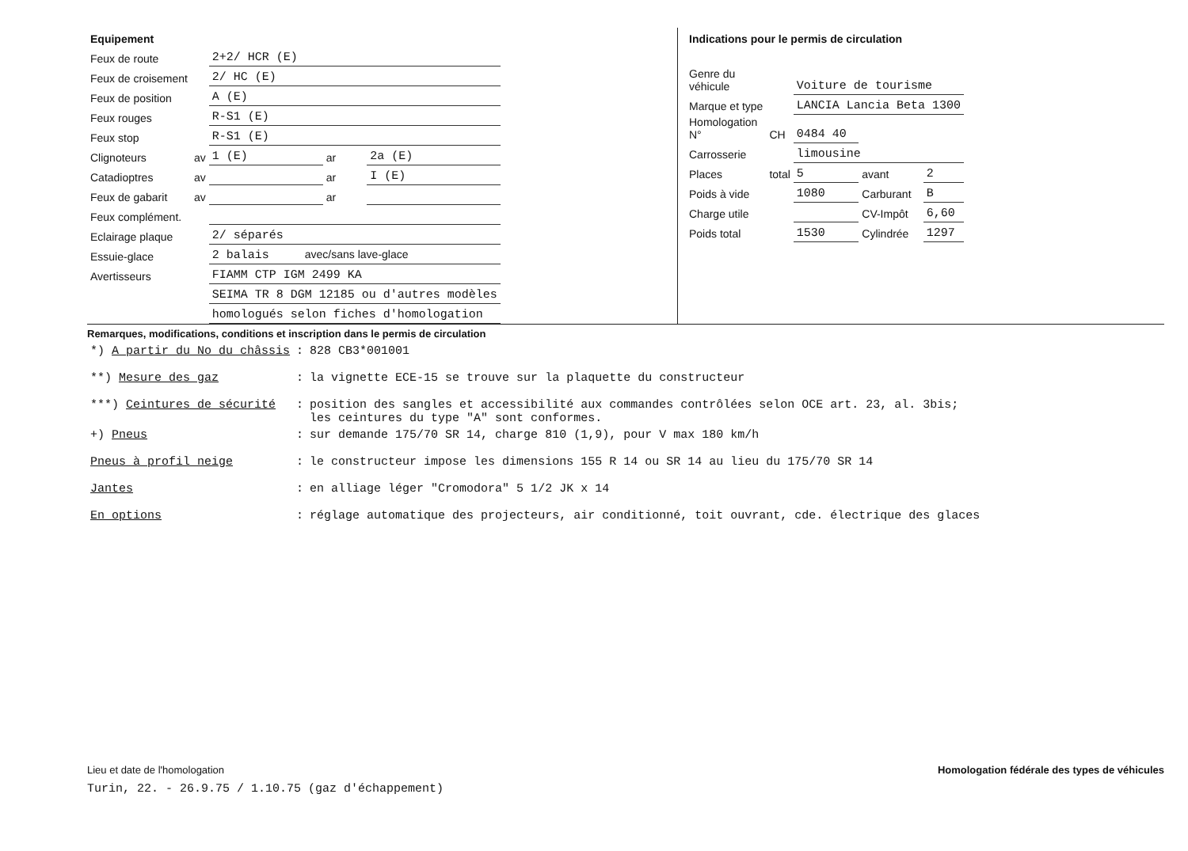| Equipement | | | | |
| Feux de route | | 2+2/ HCR (E) | | |
| Feux de croisement | | 2/ HC (E) | | |
| Feux de position | | A (E) | | |
| Feux rouges | | R-S1 (E) | | |
| Feux stop | | R-S1 (E) | | |
| Clignoteurs | av | 1 (E) | ar | 2a (E) |
| Catadioptres | av | | ar | I (E) |
| Feux de gabarit | av | | ar | |
| Feux complément. | | | | |
| Eclairage plaque | | 2/ séparés | | |
| Essuie-glace | | 2 balais avec/sans lave-glace | | |
| Avertisseurs | | FIAMM CTP IGM 2499 KA | | |
| | | SEIMA TR 8 DGM 12185 ou d'autres modèles | | |
| | | homologués selon fiches d'homologation | | |
| Indications pour le permis de circulation | | | | |
| Genre du véhicule | | Voiture de tourisme | | |
| Marque et type | | LANCIA Lancia Beta 1300 | | |
| Homologation N° | CH | 0484 40 | | |
| Carrosserie | | limousine | | |
| Places | total | 5 | avant | 2 |
| Poids à vide | | 1080 | Carburant | B |
| Charge utile | | | CV-Impôt | 6,60 |
| Poids total | | 1530 | Cylindrée | 1297 |
Remarques, modifications, conditions et inscription dans le permis de circulation
| *) A partir du No du châssis | : | 828 CB3*001001 |
| **) Mesure des gaz | : | la vignette ECE-15 se trouve sur la plaquette du constructeur |
| ***) Ceintures de sécurité | : | position des sangles et accessibilité aux commandes contrôlées selon OCE art. 23, al. 3bis; les ceintures du type "A" sont conformes. |
| +) Pneus | : | sur demande 175/70 SR 14, charge 810 (1,9), pour V max 180 km/h |
| Pneus à profil neige | : | le constructeur impose les dimensions 155 R 14 ou SR 14 au lieu du 175/70 SR 14 |
| Jantes | : | en alliage léger "Cromodora" 5 1/2 JK x 14 |
| En options | : | réglage automatique des projecteurs, air conditionné, toit ouvrant, cde. électrique des glaces |
Lieu et date de l'homologation Homologation fédérale des types de véhicules
Turin, 22. - 26.9.75 / 1.10.75 (gaz d'échappement)